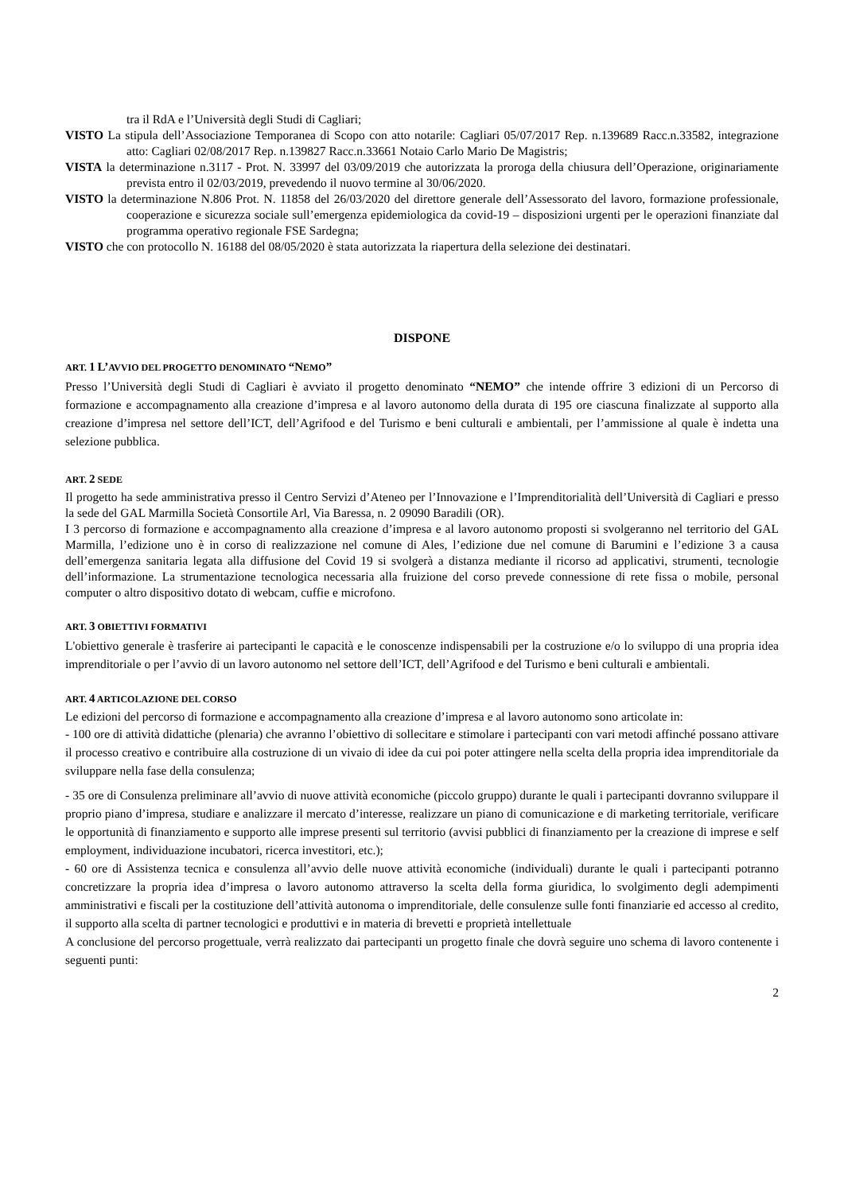tra il RdA e l’Università degli Studi di Cagliari;
VISTO La stipula dell’Associazione Temporanea di Scopo con atto notarile: Cagliari 05/07/2017 Rep. n.139689 Racc.n.33582, integrazione atto: Cagliari 02/08/2017 Rep. n.139827 Racc.n.33661 Notaio Carlo Mario De Magistris;
VISTA la determinazione n.3117 - Prot. N. 33997 del 03/09/2019 che autorizzata la proroga della chiusura dell’Operazione, originariamente prevista entro il 02/03/2019, prevedendo il nuovo termine al 30/06/2020.
VISTO la determinazione N.806 Prot. N. 11858 del 26/03/2020 del direttore generale dell’Assessorato del lavoro, formazione professionale, cooperazione e sicurezza sociale sull’emergenza epidemiologica da covid-19 – disposizioni urgenti per le operazioni finanziate dal programma operativo regionale FSE Sardegna;
VISTO che con protocollo N. 16188 del 08/05/2020 è stata autorizzata la riapertura della selezione dei destinatari.
DISPONE
ART. 1 L’AVVIO DEL PROGETTO DENOMINATO “NEMO”
Presso l’Università degli Studi di Cagliari è avviato il progetto denominato “NEMO” che intende offrire 3 edizioni di un Percorso di formazione e accompagnamento alla creazione d’impresa e al lavoro autonomo della durata di 195 ore ciascuna finalizzate al supporto alla creazione d’impresa nel settore dell’ICT, dell’Agrifood e del Turismo e beni culturali e ambientali, per l’ammissione al quale è indetta una selezione pubblica.
ART. 2 SEDE
Il progetto ha sede amministrativa presso il Centro Servizi d’Ateneo per l’Innovazione e l’Imprenditorialità dell’Università di Cagliari e presso la sede del GAL Marmilla Società Consortile Arl, Via Baressa, n. 2 09090 Baradili (OR).
I 3 percorso di formazione e accompagnamento alla creazione d’impresa e al lavoro autonomo proposti si svolgeranno nel territorio del GAL Marmilla, l’edizione uno è in corso di realizzazione nel comune di Ales, l’edizione due nel comune di Barumini e l’edizione 3 a causa dell’emergenza sanitaria legata alla diffusione del Covid 19 si svolgerà a distanza mediante il ricorso ad applicativi, strumenti, tecnologie dell’informazione. La strumentazione tecnologica necessaria alla fruizione del corso prevede connessione di rete fissa o mobile, personal computer o altro dispositivo dotato di webcam, cuffie e microfono.
ART. 3 OBIETTIVI FORMATIVI
L'obiettivo generale è trasferire ai partecipanti le capacità e le conoscenze indispensabili per la costruzione e/o lo sviluppo di una propria idea imprenditoriale o per l’avvio di un lavoro autonomo nel settore dell’ICT, dell’Agrifood e del Turismo e beni culturali e ambientali.
ART. 4 ARTICOLAZIONE DEL CORSO
Le edizioni del percorso di formazione e accompagnamento alla creazione d’impresa e al lavoro autonomo sono articolate in:
- 100 ore di attività didattiche (plenaria) che avranno l’obiettivo di sollecitare e stimolare i partecipanti con vari metodi affinché possano attivare il processo creativo e contribuire alla costruzione di un vivaio di idee da cui poi poter attingere nella scelta della propria idea imprenditoriale da sviluppare nella fase della consulenza;
- 35 ore di Consulenza preliminare all’avvio di nuove attività economiche (piccolo gruppo) durante le quali i partecipanti dovranno sviluppare il proprio piano d’impresa, studiare e analizzare il mercato d’interesse, realizzare un piano di comunicazione e di marketing territoriale, verificare le opportunità di finanziamento e supporto alle imprese presenti sul territorio (avvisi pubblici di finanziamento per la creazione di imprese e self employment, individuazione incubatori, ricerca investitori, etc.);
- 60 ore di Assistenza tecnica e consulenza all’avvio delle nuove attività economiche (individuali) durante le quali i partecipanti potranno concretizzare la propria idea d’impresa o lavoro autonomo attraverso la scelta della forma giuridica, lo svolgimento degli adempimenti amministrativi e fiscali per la costituzione dell’attività autonoma o imprenditoriale, delle consulenze sulle fonti finanziarie ed accesso al credito, il supporto alla scelta di partner tecnologici e produttivi e in materia di brevetti e proprietà intellettuale
A conclusione del percorso progettuale, verrà realizzato dai partecipanti un progetto finale che dovrà seguire uno schema di lavoro contenente i seguenti punti:
2